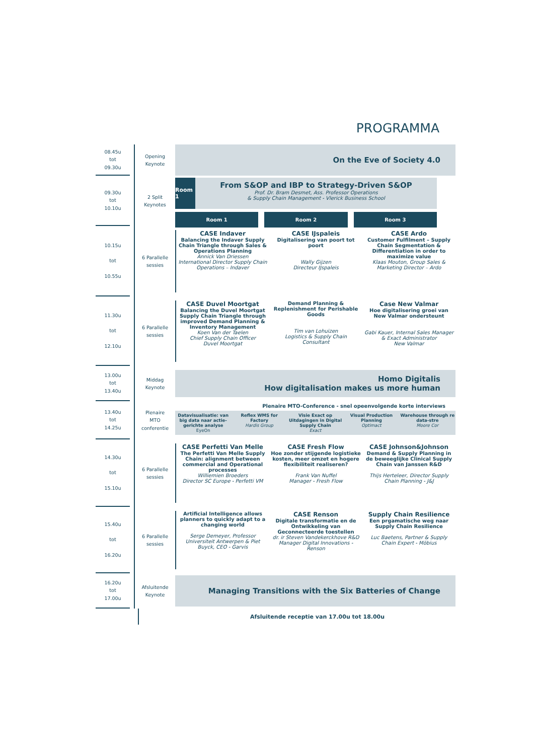PROGRAMMA
08.45u
tot
09.30u
Opening
Keynote
On the Eve of Society 4.0
09.30u
tot
10.10u
2 Split
Keynotes
Room 1
From S&OP and IBP to Strategy-Driven S&OP
Prof. Dr. Bram Desmet, Ass. Professor Operations
& Supply Chain Management - Vlerick Business School
Room 1 Room 2 Room 3
10.15u
tot
10.55u
6 Parallelle
sessies
CASE Indaver
Balancing the Indaver Supply Chain Triangle through Sales & Operations Planning
Annick Van Driessen
International Director Supply Chain Operations – Indaver
CASE IJspaleis
Digitalisering van poort tot poort
Wally Gijzen
Directeur IJspaleis
CASE Ardo
Customer Fulfilment – Supply Chain Segmentation & Differentiation in order to maximize value
Klaas Mouton, Group Sales & Marketing Director – Ardo
11.30u
tot
12.10u
6 Parallelle
sessies
CASE Duvel Moortgat
Balancing the Duvel Moortgat Supply Chain Triangle through improved Demand Planning & Inventory Management
Koen Van der Taelen
Chief Supply Chain Officer
Duvel Moortgat
Demand Planning & Replenishment for Perishable Goods
Tim van Lohuizen
Logistics & Supply Chain Consultant
Case New Valmar
Hoe digitalisering groei van New Valmar ondersteunt
Gabi Kauer, Internal Sales Manager & Exact Administrator
New Valmar
13.00u
tot
13.40u
Middag
Keynote
Homo Digitalis
How digitalisation makes us more human
13.40u
tot
14.25u
Plenaire
MTO
conferentie
Plenaire MTO-Conference - snel opeenvolgende korte interviews
Datavisualisatie: van big data naar actie-gerichte analyse
EyeOn
Reflex WMS for Factory
Hardis Group
Visie Exact op Uitdagingen in Digital Supply Chain
Exact
Visual Production Planning
Optimact
Warehouse through re data-stre
Moore Cor
14.30u
tot
15.10u
6 Parallelle
sessies
CASE Perfetti Van Melle
The Perfetti Van Melle Supply Chain: alignment between commercial and Operational processes
Williemien Broeders
Director SC Europe - Perfetti VM
CASE Fresh Flow
Hoe zonder stijgende logistieke kosten, meer omzet en hogere flexibiliteit realiseren?
Frank Van Nuffel
Manager - Fresh Flow
CASE Johnson&Johnson
Demand & Supply Planning in de beweeglijke Clinical Supply Chain van Janssen R&D
Thijs Herteleer, Director Supply Chain Planning - J&J
15.40u
tot
16.20u
6 Parallelle
sessies
Artificial Intelligence allows planners to quickly adapt to a changing world
Serge Demeyer, Professor Universiteit Antwerpen & Piet Buyck, CEO - Garvis
CASE Renson
Digitale transformatie en de Ontwikkeling van Geconnecteerde toestellen
dr. ir Steven Vandekerckhove R&D Manager Digital Innovations - Renson
Supply Chain Resilience
Een prgamatische weg naar Supply Chain Resilience
Luc Baetens, Partner & Supply Chain Expert - Möbius
16.20u
tot
17.00u
Afsluitende
Keynote
Managing Transitions with the Six Batteries of Change
Afsluitende receptie van 17.00u tot 18.00u